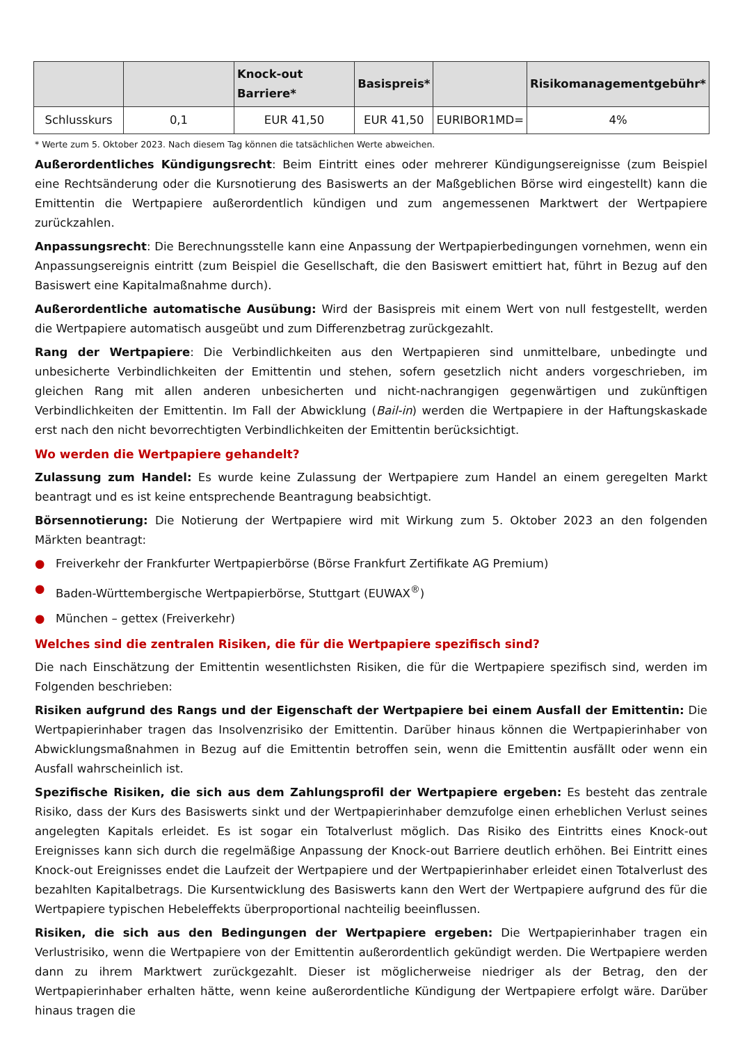| | | Knock-out Barriere* | Basispreis* | | Risikomanagementgebühr* |
| --- | --- | --- | --- | --- | --- |
| Schlusskurs | 0,1 | EUR 41,50 | EUR 41,50 | EURIBOR1MD= | 4% |
* Werte zum 5. Oktober 2023. Nach diesem Tag können die tatsächlichen Werte abweichen.
Außerordentliches Kündigungsrecht: Beim Eintritt eines oder mehrerer Kündigungsereignisse (zum Beispiel eine Rechtsänderung oder die Kursnotierung des Basiswerts an der Maßgeblichen Börse wird eingestellt) kann die Emittentin die Wertpapiere außerordentlich kündigen und zum angemessenen Marktwert der Wertpapiere zurückzahlen.
Anpassungsrecht: Die Berechnungsstelle kann eine Anpassung der Wertpapierbedingungen vornehmen, wenn ein Anpassungsereignis eintritt (zum Beispiel die Gesellschaft, die den Basiswert emittiert hat, führt in Bezug auf den Basiswert eine Kapitalmaßnahme durch).
Außerordentliche automatische Ausübung: Wird der Basispreis mit einem Wert von null festgestellt, werden die Wertpapiere automatisch ausgeübt und zum Differenzbetrag zurückgezahlt.
Rang der Wertpapiere: Die Verbindlichkeiten aus den Wertpapieren sind unmittelbare, unbedingte und unbesicherte Verbindlichkeiten der Emittentin und stehen, sofern gesetzlich nicht anders vorgeschrieben, im gleichen Rang mit allen anderen unbesicherten und nicht-nachrangigen gegenwärtigen und zukünftigen Verbindlichkeiten der Emittentin. Im Fall der Abwicklung (Bail-in) werden die Wertpapiere in der Haftungskaskade erst nach den nicht bevorrechtigten Verbindlichkeiten der Emittentin berücksichtigt.
Wo werden die Wertpapiere gehandelt?
Zulassung zum Handel: Es wurde keine Zulassung der Wertpapiere zum Handel an einem geregelten Markt beantragt und es ist keine entsprechende Beantragung beabsichtigt.
Börsennotierung: Die Notierung der Wertpapiere wird mit Wirkung zum 5. Oktober 2023 an den folgenden Märkten beantragt:
● Freiverkehr der Frankfurter Wertpapierbörse (Börse Frankfurt Zertifikate AG Premium)
● Baden-Württembergische Wertpapierbörse, Stuttgart (EUWAX<sup>®</sup>)
● München – gettex (Freiverkehr)
Welches sind die zentralen Risiken, die für die Wertpapiere spezifisch sind?
Die nach Einschätzung der Emittentin wesentlichsten Risiken, die für die Wertpapiere spezifisch sind, werden im Folgenden beschrieben:
Risiken aufgrund des Rangs und der Eigenschaft der Wertpapiere bei einem Ausfall der Emittentin: Die Wertpapierinhaber tragen das Insolvenzrisiko der Emittentin. Darüber hinaus können die Wertpapierinhaber von Abwicklungsmaßnahmen in Bezug auf die Emittentin betroffen sein, wenn die Emittentin ausfällt oder wenn ein Ausfall wahrscheinlich ist.
Spezifische Risiken, die sich aus dem Zahlungsprofil der Wertpapiere ergeben: Es besteht das zentrale Risiko, dass der Kurs des Basiswerts sinkt und der Wertpapierinhaber demzufolge einen erheblichen Verlust seines angelegten Kapitals erleidet. Es ist sogar ein Totalverlust möglich. Das Risiko des Eintritts eines Knock-out Ereignisses kann sich durch die regelmäßige Anpassung der Knock-out Barriere deutlich erhöhen. Bei Eintritt eines Knock-out Ereignisses endet die Laufzeit der Wertpapiere und der Wertpapierinhaber erleidet einen Totalverlust des bezahlten Kapitalbetrags. Die Kursentwicklung des Basiswerts kann den Wert der Wertpapiere aufgrund des für die Wertpapiere typischen Hebeleffekts überproportional nachteilig beeinflussen.
Risiken, die sich aus den Bedingungen der Wertpapiere ergeben: Die Wertpapierinhaber tragen ein Verlustrisiko, wenn die Wertpapiere von der Emittentin außerordentlich gekündigt werden. Die Wertpapiere werden dann zu ihrem Marktwert zurückgezahlt. Dieser ist möglicherweise niedriger als der Betrag, den der Wertpapierinhaber erhalten hätte, wenn keine außerordentliche Kündigung der Wertpapiere erfolgt wäre. Darüber hinaus tragen die